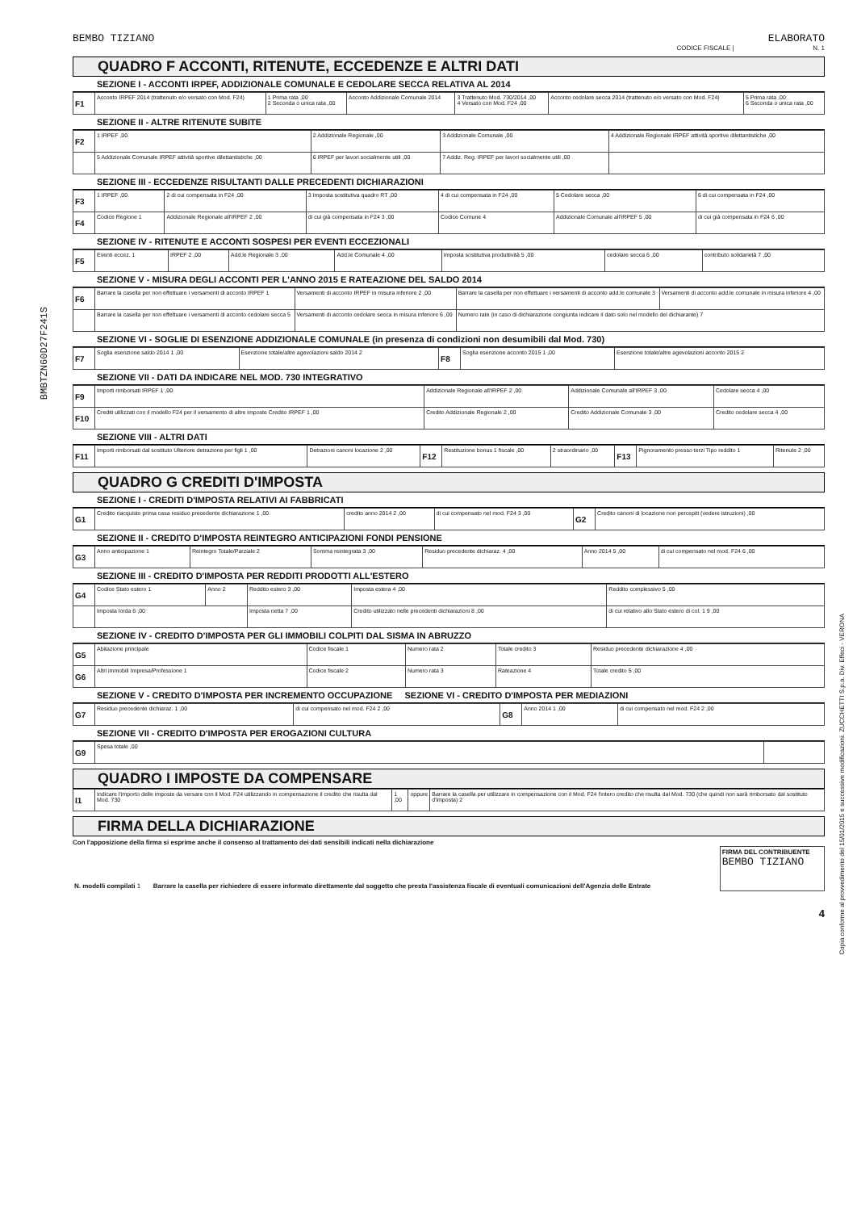BEMBO TIZIANO ELABORATO
CODICE FISCALE | N. 1
BMBTZN60D27F241S
Copia conforme al provvedimento del 15/01/2015 e successive modificazioni. ZUCCHETTI S.p.a. Div. Effeci - VERONA
QUADRO F ACCONTI, RITENUTE, ECCEDENZE E ALTRI DATI
SEZIONE I - ACCONTI IRPEF, ADDIZIONALE COMUNALE E CEDOLARE SECCA RELATIVA AL 2014
| F1 | Acconto IRPEF 2014 (trattenuto e/o versato con Mod. F24) | 1 Prima rata ,00 2 Seconda o unica rata ,00 | Acconto Addizionale Comunale 2014 | 3 Trattenuto Mod. 730/2014 ,00 4 Versato con Mod. F24 ,00 | Acconto cedolare secca 2014 (trattenuto e/o versato con Mod. F24) | 5 Prima rata ,00 6 Seconda o unica rata ,00 |
SEZIONE II - ALTRE RITENUTE SUBITE
| F2 | 1 IRPEF ,00 | 2 Addizionale Regionale ,00 | 3 Addizionale Comunale ,00 | 4 Addizionale Regionale IRPEF attività sportive dilettantistiche ,00 |
| | 5 Addizionale Comunale IRPEF attività sportive dilettantistiche ,00 | 6 IRPEF per lavori socialmente utili ,00 | 7 Addiz. Reg. IRPEF per lavori socialmente utili ,00 | |
SEZIONE III - ECCEDENZE RISULTANTI DALLE PRECEDENTI DICHIARAZIONI
| F3 | 1 IRPEF ,00 | 2 di cui compensata in F24 ,00 | 3 Imposta sostitutiva quadro RT ,00 | 4 di cui compensata in F24 ,00 | 5 Cedolare secca ,00 | 6 di cui compensata in F24 ,00 |
| F4 | Codice Regione 1 | Addizionale Regionale all'IRPEF 2 ,00 | di cui già compensata in F24 3 ,00 | Codice Comune 4 | Addizionale Comunale all'IRPEF 5 ,00 | di cui già compensata in F24 6 ,00 |
SEZIONE IV - RITENUTE E ACCONTI SOSPESI PER EVENTI ECCEZIONALI
| F5 | Eventi eccez. 1 | IRPEF 2 ,00 | Add.le Regionale 3 ,00 | Add.le Comunale 4 ,00 | Imposta sostitutiva produttività 5 ,00 | cedolare secca 6 ,00 | contributo solidarietà 7 ,00 |
SEZIONE V - MISURA DEGLI ACCONTI PER L'ANNO 2015 E RATEAZIONE DEL SALDO 2014
| F6 | Barrare la casella per non effettuare i versamenti di acconto IRPEF 1 | Versamenti di acconto IRPEF in misura inferiore 2 ,00 | Barrare la casella per non effettuare i versamenti di acconto add.le comunale 3 | Versamenti di acconto add.le comunale in misura inferiore 4 ,00 |
| | Barrare la casella per non effettuare i versamenti di acconto cedolare secca 5 | Versamenti di acconto cedolare secca in misura inferiore 6 ,00 | Numero rate (in caso di dichiarazione congiunta indicare il dato solo nel modello del dichiarante) 7 | |
SEZIONE VI - SOGLIE DI ESENZIONE ADDIZIONALE COMUNALE (in presenza di condizioni non desumibili dal Mod. 730)
| F7 | Soglia esenzione saldo 2014 1 ,00 | Esenzione totale/altre agevolazioni saldo 2014 2 | F8 | Soglia esenzione acconto 2015 1 ,00 | Esenzione totale/altre agevolazioni acconto 2015 2 |
SEZIONE VII - DATI DA INDICARE NEL MOD. 730 INTEGRATIVO
| F9 | Importi rimborsati IRPEF 1 ,00 | Addizionale Regionale all'IRPEF 2 ,00 | Addizionale Comunale all'IRPEF 3 ,00 | Cedolare secca 4 ,00 |
| F10 | Crediti utilizzati con il modello F24 per il versamento di altre imposte Credito IRPEF 1 ,00 | Credito Addizionale Regionale 2 ,00 | Credito Addizionale Comunale 3 ,00 | Credito cedolare secca 4 ,00 |
SEZIONE VIII - ALTRI DATI
| F11 | Importi rimborsati dal sostituto Ulteriore detrazione per figli 1 ,00 | Detrazioni canoni locazione 2 ,00 | F12 | Restituzione bonus 1 fiscale ,00 | 2 straordinario ,00 | F13 | Pignoramento presso terzi Tipo reddito 1 | Ritenute 2 ,00 |
QUADRO G CREDITI D'IMPOSTA
SEZIONE I - CREDITI D'IMPOSTA RELATIVI AI FABBRICATI
| G1 | Credito riacquisto prima casa residuo precedente dichiarazione 1 ,00 | credito anno 2014 2 ,00 | di cui compensato nel mod. F24 3 ,00 | G2 | Credito canoni di locazione non percepiti (vedere istruzioni) ,00 |
SEZIONE II - CREDITO D'IMPOSTA REINTEGRO ANTICIPAZIONI FONDI PENSIONE
| G3 | Anno anticipazione 1 | Reintegro Totale/Parziale 2 | Somma reintegrata 3 ,00 | Residuo precedente dichiaraz. 4 ,00 | Anno 2014 5 ,00 | di cui compensato nel mod. F24 6 ,00 |
SEZIONE III - CREDITO D'IMPOSTA PER REDDITI PRODOTTI ALL'ESTERO
| G4 | Codice Stato estero 1 | Anno 2 | Reddito estero 3 ,00 | Imposta estera 4 ,00 | Reddito complessivo 5 ,00 |
| | Imposta lorda 6 ,00 | | Imposta netta 7 ,00 | Credito utilizzato nelle precedenti dichiarazioni 8 ,00 | di cui relativo allo Stato estero di col. 1 9 ,00 |
SEZIONE IV - CREDITO D'IMPOSTA PER GLI IMMOBILI COLPITI DAL SISMA IN ABRUZZO
| G5 | Abitazione principale | Codice fiscale 1 | Numero rata 2 | Totale credito 3 | Residuo precedente dichiarazione 4 ,00 |
| G6 | Altri immobili Impresa/Professione 1 | Codice fiscale 2 | Numero rata 3 | Rateazione 4 | Totale credito 5 ,00 |
SEZIONE V - CREDITO D'IMPOSTA PER INCREMENTO OCCUPAZIONE SEZIONE VI - CREDITO D'IMPOSTA PER MEDIAZIONI
| G7 | Residuo precedente dichiaraz. 1 ,00 | di cui compensato nel mod. F24 2 ,00 | G8 | Anno 2014 1 ,00 | di cui compensato nel mod. F24 2 ,00 |
SEZIONE VII - CREDITO D'IMPOSTA PER EROGAZIONI CULTURA
| G9 | Spesa totale ,00 | |
QUADRO I IMPOSTE DA COMPENSARE
| I1 | Indicare l'importo delle imposte da versare con il Mod. F24 utilizzando in compensazione il credito che risulta dal Mod. 730 | 1 ,00 | oppure | Barrare la casella per utilizzare in compensazione con il Mod. F24 l'intero credito che risulta dal Mod. 730 (che quindi non sarà rimborsato dal sostituto d'imposta) 2 |
FIRMA DELLA DICHIARAZIONE
Con l'apposizione della firma si esprime anche il consenso al trattamento dei dati sensibili indicati nella dichiarazione
| N. modelli compilati 1 | Barrare la casella per richiedere di essere informato direttamente dal soggetto che presta l'assistenza fiscale di eventuali comunicazioni dell'Agenzia delle Entrate | FIRMA DEL CONTRIBUENTE BEMBO TIZIANO |
4